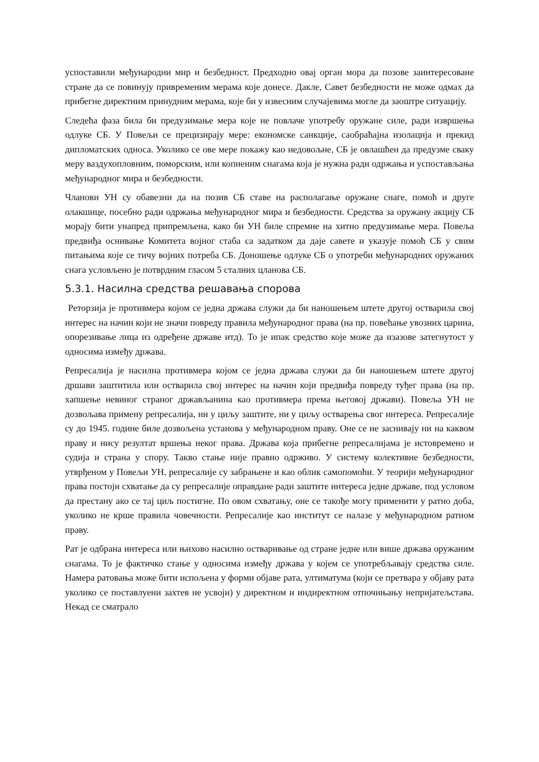успоставили међународни мир и безбедност. Предходно овај орган мора да позове заинтересоване стране да се повинују привременим мерама које донесе. Дакле, Савет безбедности не може одмах да прибегне директним принудним мерама, које би у извесним случајевима могле да заоштре ситуацију.
Следећа фаза била би предузимање мера које не повлаче употребу оружане силе, ради извршења одлуке СБ. У Повељи се прецизирају мере: економске санкције, саобраћајна изолација и прекид дипломатских односа. Уколико се ове мере покажу као недовољне, СБ је овлашћен да предузме сваку меру ваздухопловним, поморским, или копненим снагама која је нужна ради одржања и успостављања међународног мира и безбедности.
Чланови УН су обавезни да на позив СБ ставе на располагање оружане снаге, помоћ и друге олакшице, посебно ради одржања међународног мира и безбедности. Средства за оружану акцију СБ морају бити унапред припремљена, како би УН биле спремне на хитно предузимање мера. Повеља предвиђа оснивање Комитета војног стаба са задатком да даје савете и указује помоћ СБ у свим питањима које се тичу војних потреба СБ. Доношење одлуке СБ о употреби међународних оружаних снага условљено је потврдним гласом 5 сталних цланова СБ.
5.3.1. Насилна средства решавања спорова
Реторзија је противмера којом се једна држава служи да би наношењем штете другој остварила свој интерес на начин који не значи повреду правила међународног права (на пр. повећање увозних царина, опорезивање лица из одређене државе итд). То је ипак средство које може да изазове затегнутост у односима између држава.
Репресалија је насилна противмера којом се једна држава служи да би наношењем штете другој дршави заштитила или остварила свој интерес на начин који предвиђа повреду туђег права (на пр. хапшење невиног страног држављанина као противмера према његовој држави). Повеља УН не дозвољава примену репресалија, ни у циљу заштите, ни у циљу остварења свог интереса. Репресалије су до 1945. године биле дозвољена установа у међународном праву. Оне се не заснивају ни на каквом праву и нису резултат вршења неког права. Држава која прибегне репресалијама је истовремено и судија и страна у спору. Такво стање није правно одрживо. У систему колективне безбедности, утврђеном у Повељи УН, репресалије су забрањене и као облик самопомоћи. У теорији међународног права постоји схватање да су репресалије оправдане ради заштите интереса једне државе, под условом да престану ако се тај циљ постигне. По овом схватању, оне се такође могу применити у ратно доба, уколико не крше правила човечности. Репресалије као институт се налазе у међународном ратном праву.
Рат је одбрана интереса или њихово насилно остваривање од стране једне или више држава оружаним снагама. То је фактичко стање у односима између држава у којем се употребљавају средства силе. Намера ратовања може бити испољена у форми објаве рата, ултиматума (који се претвара у објаву рата уколико се поставлуени захтев не усвоји) у директном и индиректном отпочињању непријатељстава. Некад се сматрало